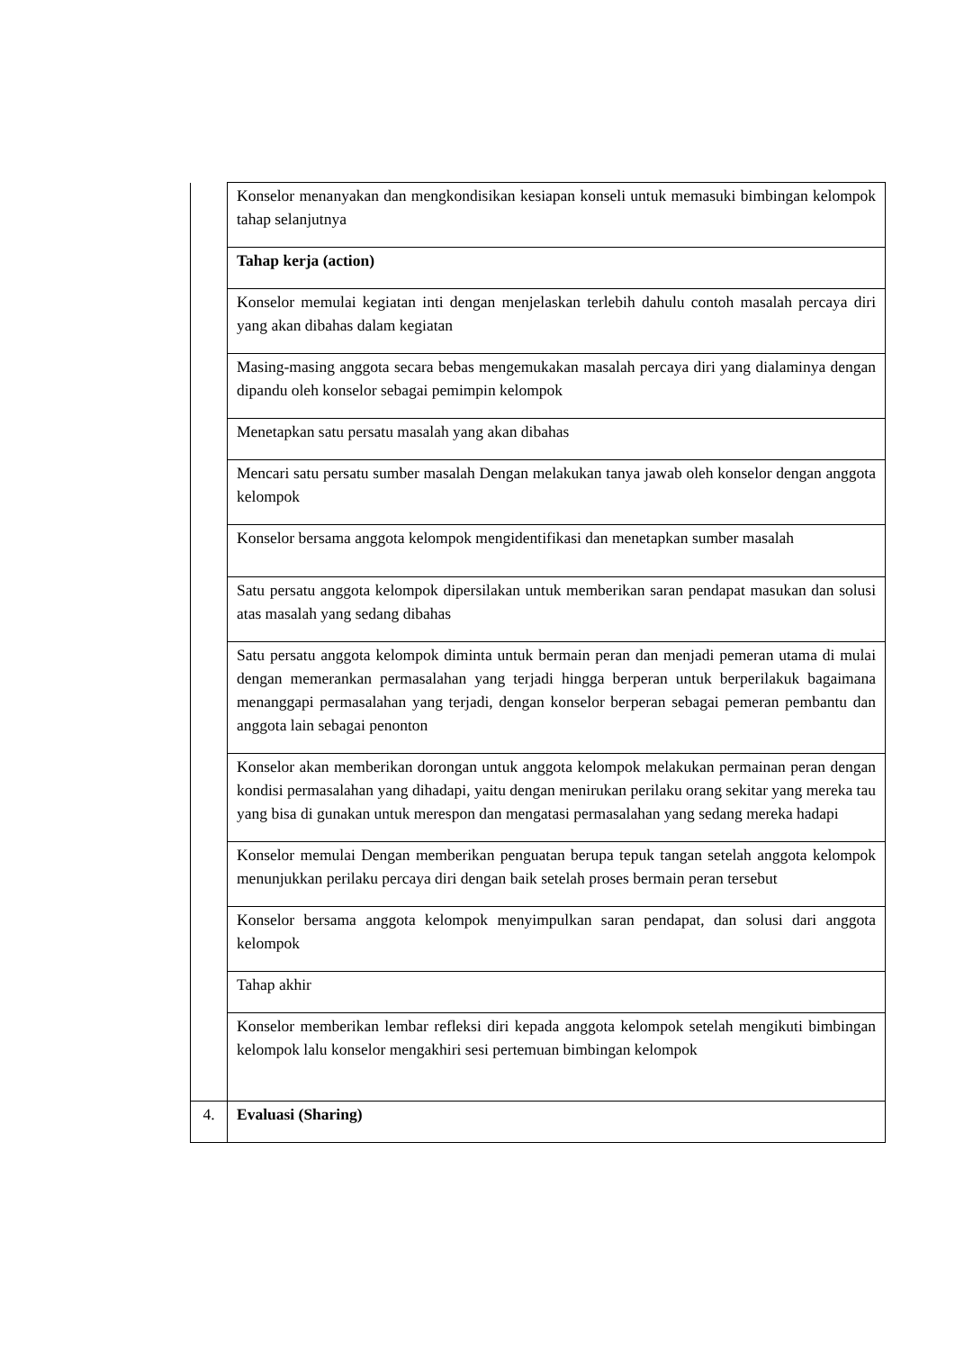| | Konselor menanyakan dan mengkondisikan kesiapan konseli untuk memasuki bimbingan kelompok tahap selanjutnya |
| | Tahap kerja (action) |
| | Konselor memulai kegiatan inti dengan menjelaskan terlebih dahulu contoh masalah percaya diri yang akan dibahas dalam kegiatan |
| | Masing-masing anggota secara bebas mengemukakan masalah percaya diri yang dialaminya dengan dipandu oleh konselor sebagai pemimpin kelompok |
| | Menetapkan satu persatu masalah yang akan dibahas |
| | Mencari satu persatu sumber masalah Dengan melakukan tanya jawab oleh konselor dengan anggota kelompok |
| | Konselor bersama anggota kelompok mengidentifikasi dan menetapkan sumber masalah |
| | Satu persatu anggota kelompok dipersilakan untuk memberikan saran pendapat masukan dan solusi atas masalah yang sedang dibahas |
| | Satu persatu anggota kelompok diminta untuk bermain peran dan menjadi pemeran utama di mulai dengan memerankan permasalahan yang terjadi hingga berperan untuk berperilakuk bagaimana menanggapi permasalahan yang terjadi, dengan konselor berperan sebagai pemeran pembantu dan anggota lain sebagai penonton |
| | Konselor akan memberikan dorongan untuk anggota kelompok melakukan permainan peran dengan kondisi permasalahan yang dihadapi, yaitu dengan menirukan perilaku orang sekitar yang mereka tau yang bisa di gunakan untuk merespon dan mengatasi permasalahan yang sedang mereka hadapi |
| | Konselor memulai Dengan memberikan penguatan berupa tepuk tangan setelah anggota kelompok menunjukkan perilaku percaya diri dengan baik setelah proses bermain peran tersebut |
| | Konselor bersama anggota kelompok menyimpulkan saran pendapat, dan solusi dari anggota kelompok |
| | Tahap akhir |
| | Konselor memberikan lembar refleksi diri kepada anggota kelompok setelah mengikuti bimbingan kelompok lalu konselor mengakhiri sesi pertemuan bimbingan kelompok |
| 4. | Evaluasi (Sharing) |